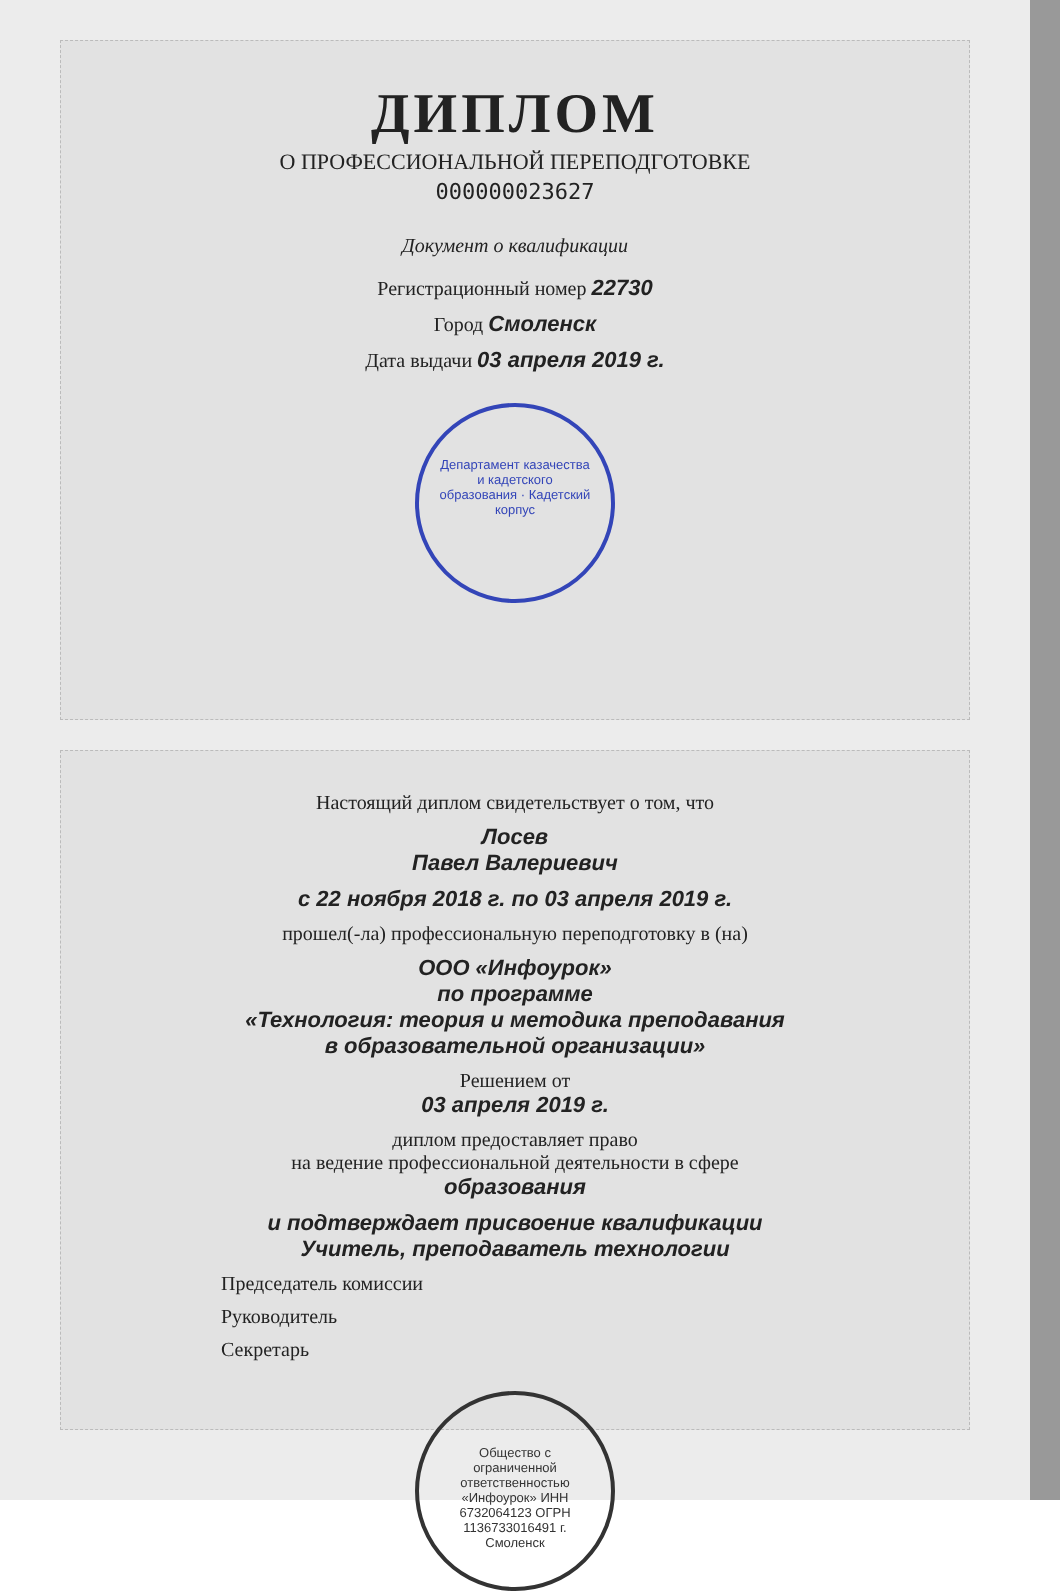ДИПЛОМ
О ПРОФЕССИОНАЛЬНОЙ ПЕРЕПОДГОТОВКЕ
000000023627
Документ о квалификации
Регистрационный номер 22730
Город Смоленск
Дата выдачи 03 апреля 2019 г.
Департамент казачества и кадетского образования · Кадетский корпус
Настоящий диплом свидетельствует о том, что
Лосев
Павел Валериевич
с 22 ноября 2018 г. по 03 апреля 2019 г.
прошел(-ла) профессиональную переподготовку в (на)
ООО «Инфоурок»
по программе
«Технология: теория и методика преподавания
в образовательной организации»
Решением от
03 апреля 2019 г.
диплом предоставляет право
на ведение профессиональной деятельности в сфере
образования
и подтверждает присвоение квалификации
Учитель, преподаватель технологии
Председатель комиссии
Руководитель
Секретарь
Общество с ограниченной ответственностью «Инфоурок» ИНН 6732064123 ОГРН 1136733016491 г. Смоленск